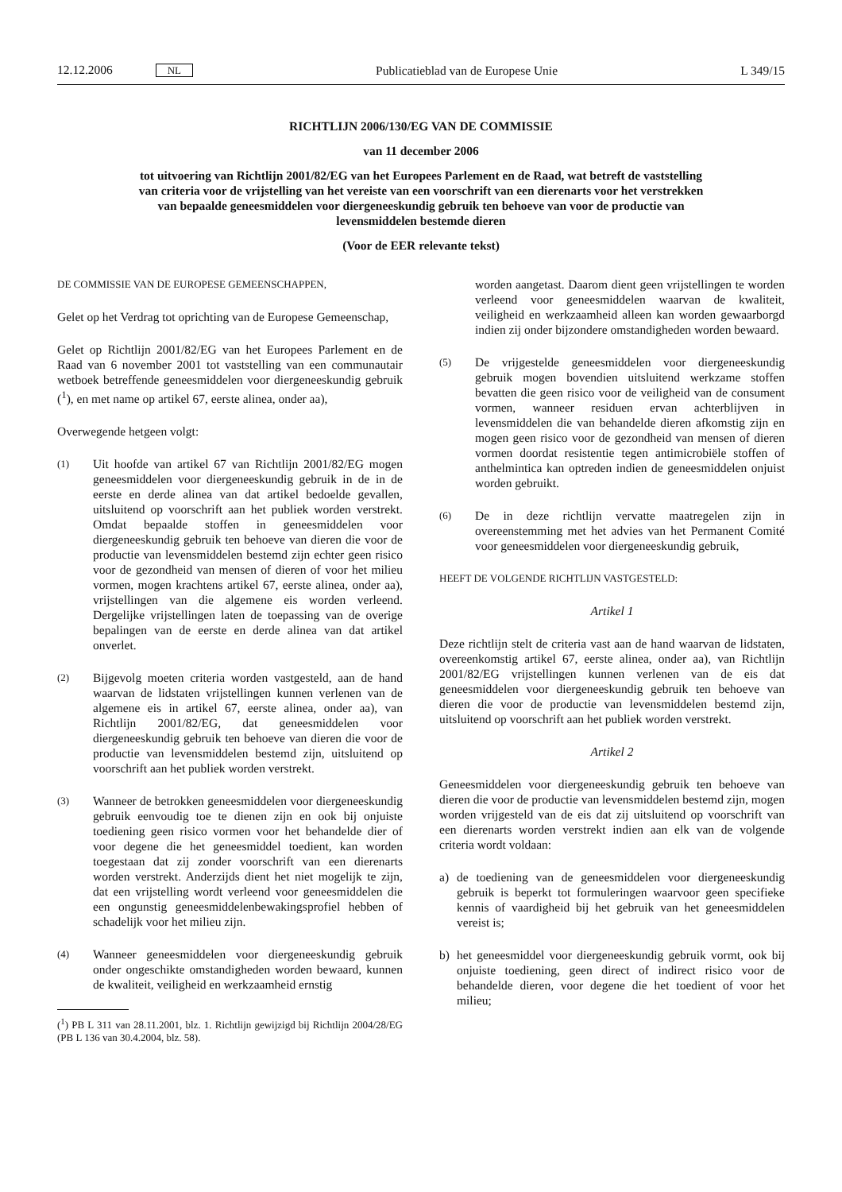12.12.2006 NL Publicatieblad van de Europese Unie L 349/15
RICHTLIJN 2006/130/EG VAN DE COMMISSIE
van 11 december 2006
tot uitvoering van Richtlijn 2001/82/EG van het Europees Parlement en de Raad, wat betreft de vaststelling van criteria voor de vrijstelling van het vereiste van een voorschrift van een dierenarts voor het verstrekken van bepaalde geneesmiddelen voor diergeneeskundig gebruik ten behoeve van voor de productie van levensmiddelen bestemde dieren
(Voor de EER relevante tekst)
DE COMMISSIE VAN DE EUROPESE GEMEENSCHAPPEN,
Gelet op het Verdrag tot oprichting van de Europese Gemeenschap,
Gelet op Richtlijn 2001/82/EG van het Europees Parlement en de Raad van 6 november 2001 tot vaststelling van een communautair wetboek betreffende geneesmiddelen voor diergeneeskundig gebruik (<sup>1</sup>), en met name op artikel 67, eerste alinea, onder aa),
Overwegende hetgeen volgt:
(1) Uit hoofde van artikel 67 van Richtlijn 2001/82/EG mogen geneesmiddelen voor diergeneeskundig gebruik in de in de eerste en derde alinea van dat artikel bedoelde gevallen, uitsluitend op voorschrift aan het publiek worden verstrekt. Omdat bepaalde stoffen in geneesmiddelen voor diergeneeskundig gebruik ten behoeve van dieren die voor de productie van levensmiddelen bestemd zijn echter geen risico voor de gezondheid van mensen of dieren of voor het milieu vormen, mogen krachtens artikel 67, eerste alinea, onder aa), vrijstellingen van die algemene eis worden verleend. Dergelijke vrijstellingen laten de toepassing van de overige bepalingen van de eerste en derde alinea van dat artikel onverlet.
(2) Bijgevolg moeten criteria worden vastgesteld, aan de hand waarvan de lidstaten vrijstellingen kunnen verlenen van de algemene eis in artikel 67, eerste alinea, onder aa), van Richtlijn 2001/82/EG, dat geneesmiddelen voor diergeneeskundig gebruik ten behoeve van dieren die voor de productie van levensmiddelen bestemd zijn, uitsluitend op voorschrift aan het publiek worden verstrekt.
(3) Wanneer de betrokken geneesmiddelen voor diergeneeskundig gebruik eenvoudig toe te dienen zijn en ook bij onjuiste toediening geen risico vormen voor het behandelde dier of voor degene die het geneesmiddel toedient, kan worden toegestaan dat zij zonder voorschrift van een dierenarts worden verstrekt. Anderzijds dient het niet mogelijk te zijn, dat een vrijstelling wordt verleend voor geneesmiddelen die een ongunstig geneesmiddelenbewakingsprofiel hebben of schadelijk voor het milieu zijn.
(4) Wanneer geneesmiddelen voor diergeneeskundig gebruik onder ongeschikte omstandigheden worden bewaard, kunnen de kwaliteit, veiligheid en werkzaamheid ernstig
(<sup>1</sup>) PB L 311 van 28.11.2001, blz. 1. Richtlijn gewijzigd bij Richtlijn 2004/28/EG (PB L 136 van 30.4.2004, blz. 58).
worden aangetast. Daarom dient geen vrijstellingen te worden verleend voor geneesmiddelen waarvan de kwaliteit, veiligheid en werkzaamheid alleen kan worden gewaarborgd indien zij onder bijzondere omstandigheden worden bewaard.
(5) De vrijgestelde geneesmiddelen voor diergeneeskundig gebruik mogen bovendien uitsluitend werkzame stoffen bevatten die geen risico voor de veiligheid van de consument vormen, wanneer residuen ervan achterblijven in levensmiddelen die van behandelde dieren afkomstig zijn en mogen geen risico voor de gezondheid van mensen of dieren vormen doordat resistentie tegen antimicrobiële stoffen of anthelmintica kan optreden indien de geneesmiddelen onjuist worden gebruikt.
(6) De in deze richtlijn vervatte maatregelen zijn in overeenstemming met het advies van het Permanent Comité voor geneesmiddelen voor diergeneeskundig gebruik,
HEEFT DE VOLGENDE RICHTLIJN VASTGESTELD:
Artikel 1
Deze richtlijn stelt de criteria vast aan de hand waarvan de lidstaten, overeenkomstig artikel 67, eerste alinea, onder aa), van Richtlijn 2001/82/EG vrijstellingen kunnen verlenen van de eis dat geneesmiddelen voor diergeneeskundig gebruik ten behoeve van dieren die voor de productie van levensmiddelen bestemd zijn, uitsluitend op voorschrift aan het publiek worden verstrekt.
Artikel 2
Geneesmiddelen voor diergeneeskundig gebruik ten behoeve van dieren die voor de productie van levensmiddelen bestemd zijn, mogen worden vrijgesteld van de eis dat zij uitsluitend op voorschrift van een dierenarts worden verstrekt indien aan elk van de volgende criteria wordt voldaan:
a) de toediening van de geneesmiddelen voor diergeneeskundig gebruik is beperkt tot formuleringen waarvoor geen specifieke kennis of vaardigheid bij het gebruik van het geneesmiddelen vereist is;
b) het geneesmiddel voor diergeneeskundig gebruik vormt, ook bij onjuiste toediening, geen direct of indirect risico voor de behandelde dieren, voor degene die het toedient of voor het milieu;